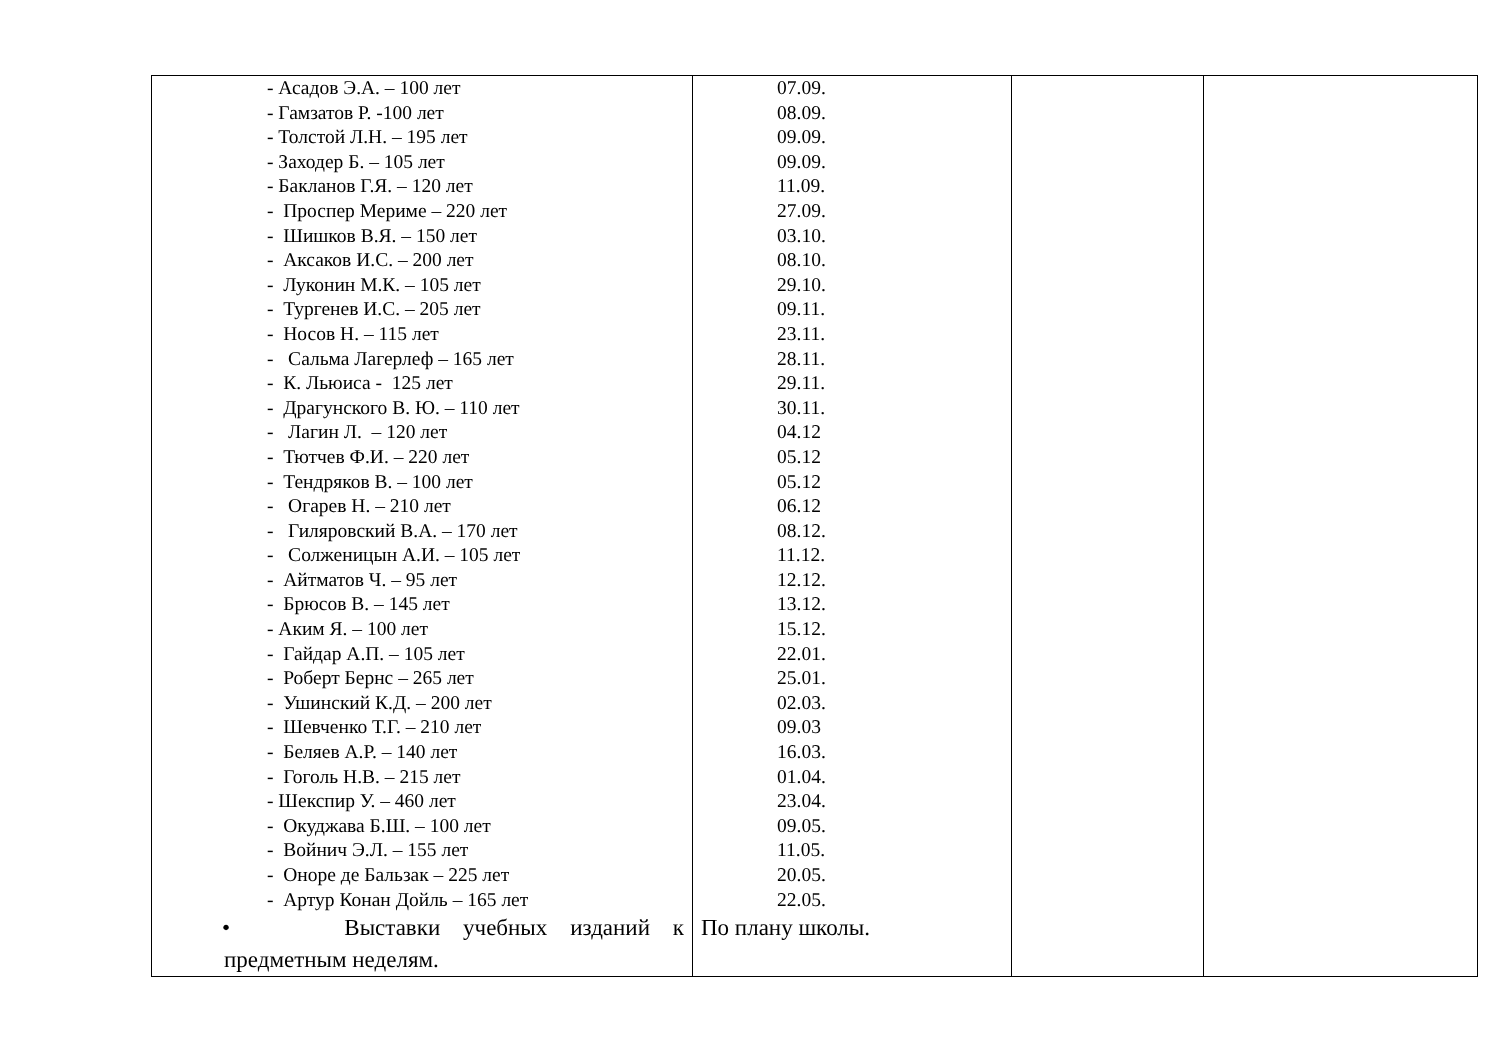| - Асадов Э.А. – 100 лет - Гамзатов Р. -100 лет - Толстой Л.Н. – 195 лет - Заходер Б. – 105 лет - Бакланов Г.Я. – 120 лет - Проспер Мериме – 220 лет - Шишков В.Я. – 150 лет - Аксаков И.С. – 200 лет - Луконин М.К. – 105 лет - Тургенев И.С. – 205 лет - Носов Н. – 115 лет - Сальма Лагерлеф – 165 лет - К. Льюиса - 125 лет - Драгунского В. Ю. – 110 лет - Лагин Л. – 120 лет - Тютчев Ф.И. – 220 лет - Тендряков В. – 100 лет - Огарев Н. – 210 лет - Гиляровский В.А. – 170 лет - Солженицын А.И. – 105 лет - Айтматов Ч. – 95 лет - Брюсов В. – 145 лет - Аким Я. – 100 лет - Гайдар А.П. – 105 лет - Роберт Бернс – 265 лет - Ушинский К.Д. – 200 лет - Шевченко Т.Г. – 210 лет - Беляев А.Р. – 140 лет - Гоголь Н.В. – 215 лет - Шекспир У. – 460 лет - Окуджава Б.Ш. – 100 лет - Войнич Э.Л. – 155 лет - Оноре де Бальзак – 225 лет - Артур Конан Дойль – 165 лет • Выставки учебных изданий к предметным неделям. | 07.09. 08.09. 09.09. 09.09. 11.09. 27.09. 03.10. 08.10. 29.10. 09.11. 23.11. 28.11. 29.11. 30.11. 04.12 05.12 05.12 06.12 08.12. 11.12. 12.12. 13.12. 15.12. 22.01. 25.01. 02.03. 09.03 16.03. 01.04. 23.04. 09.05. 11.05. 20.05. 22.05. По плану школы. | | |